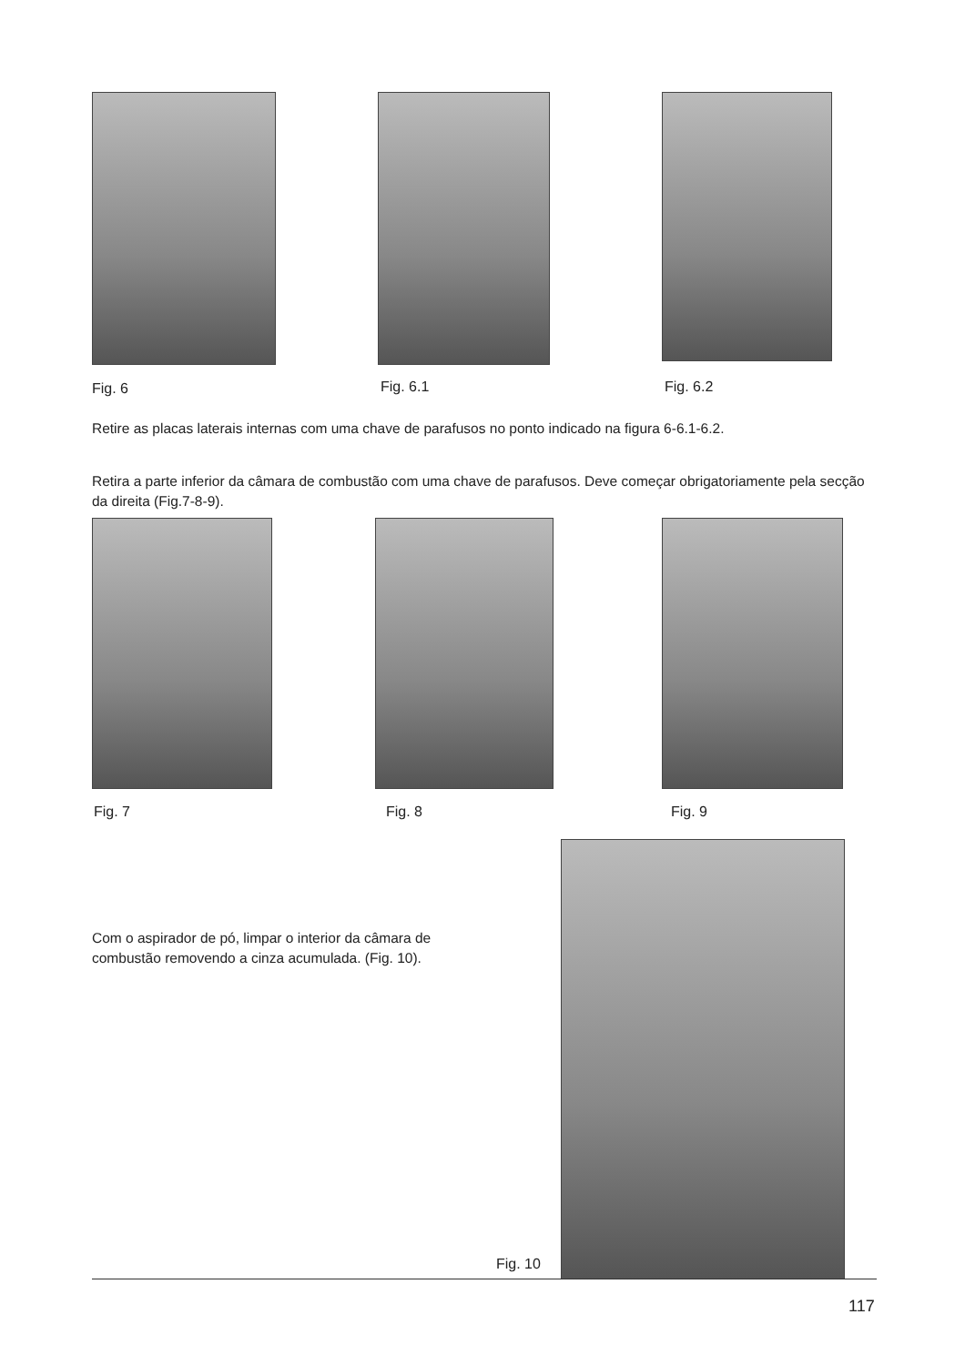Fig. 6 Fig. 6.1 Fig. 6.2
Retire as placas laterais internas com uma chave de parafusos no ponto indicado na figura 6-6.1-6.2.
Retira a parte inferior da câmara de combustão com uma chave de parafusos. Deve começar obrigatoriamente pela secção da direita (Fig.7-8-9).
Fig. 7 Fig. 8 Fig. 9
Com o aspirador de pó, limpar o interior da câmara de combustão removendo a cinza acumulada. (Fig. 10).
Fig. 10
117